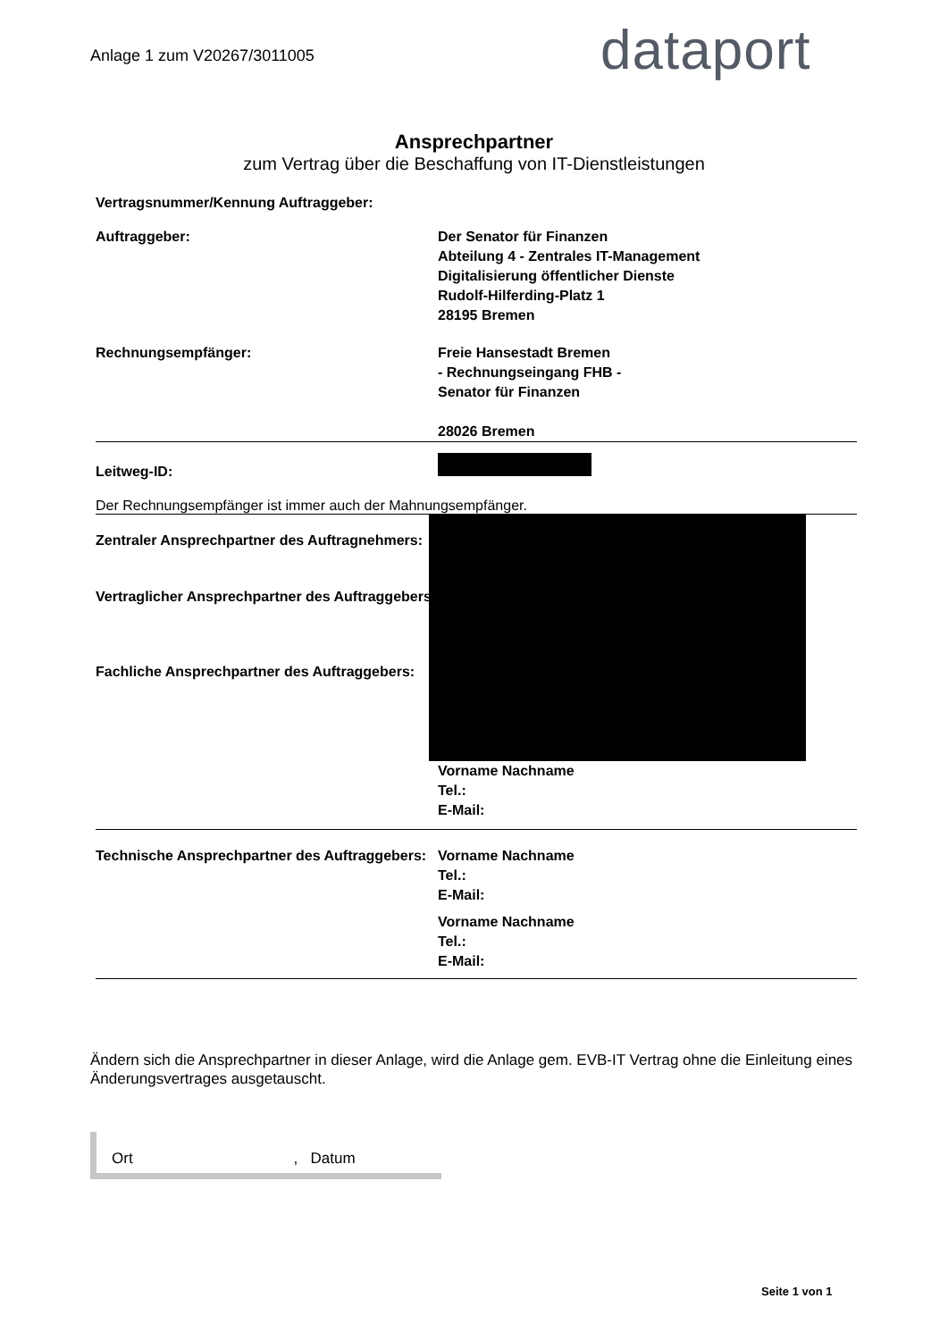Anlage 1 zum V20267/3011005 dataport
Ansprechpartner
zum Vertrag über die Beschaffung von IT-Dienstleistungen
Vertragsnummer/Kennung Auftraggeber:
Auftraggeber: Der Senator für Finanzen
Abteilung 4 - Zentrales IT-Management
Digitalisierung öffentlicher Dienste
Rudolf-Hilferding-Platz 1
28195 Bremen
Rechnungsempfänger: Freie Hansestadt Bremen
- Rechnungseingang FHB -
Senator für Finanzen
28026 Bremen
Leitweg-ID:
Der Rechnungsempfänger ist immer auch der Mahnungsempfänger.
Zentraler Ansprechpartner des Auftragnehmers:
Vertraglicher Ansprechpartner des Auftraggebers:
Fachliche Ansprechpartner des Auftraggebers:
Vorname Nachname
Tel.:
E-Mail:
Technische Ansprechpartner des Auftraggebers:
Vorname Nachname
Tel.:
E-Mail:
Vorname Nachname
Tel.:
E-Mail:
Ändern sich die Ansprechpartner in dieser Anlage, wird die Anlage gem. EVB-IT Vertrag ohne die Einleitung eines Änderungsvertrages ausgetauscht.
Ort , Datum
Seite 1 von 1